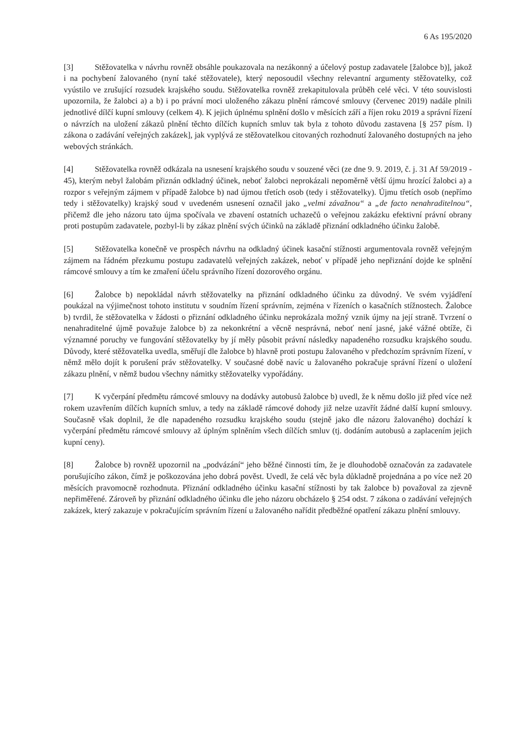6 As 195/2020
[3] Stěžovatelka v návrhu rovněž obsáhle poukazovala na nezákonný a účelový postup zadavatele [žalobce b)], jakož i na pochybení žalovaného (nyní také stěžovatele), který neposoudil všechny relevantní argumenty stěžovatelky, což vyústilo ve zrušující rozsudek krajského soudu. Stěžovatelka rovněž zrekapitulovala průběh celé věci. V této souvislosti upozornila, že žalobci a) a b) i po právní moci uloženého zákazu plnění rámcové smlouvy (červenec 2019) nadále plnili jednotlivé dílčí kupní smlouvy (celkem 4). K jejich úplnému splnění došlo v měsících září a říjen roku 2019 a správní řízení o návrzích na uložení zákazů plnění těchto dílčích kupních smluv tak byla z tohoto důvodu zastavena [§ 257 písm. l) zákona o zadávání veřejných zakázek], jak vyplývá ze stěžovatelkou citovaných rozhodnutí žalovaného dostupných na jeho webových stránkách.
[4] Stěžovatelka rovněž odkázala na usnesení krajského soudu v souzené věci (ze dne 9. 9. 2019, č. j. 31 Af 59/2019 - 45), kterým nebyl žalobám přiznán odkladný účinek, neboť žalobci neprokázali nepoměrně větší újmu hrozící žalobci a) a rozpor s veřejným zájmem v případě žalobce b) nad újmou třetích osob (tedy i stěžovatelky). Újmu třetích osob (nepřímo tedy i stěžovatelky) krajský soud v uvedeném usnesení označil jako „velmi závažnou“ a „de facto nenahraditelnou“, přičemž dle jeho názoru tato újma spočívala ve zbavení ostatních uchazečů o veřejnou zakázku efektivní právní obrany proti postupům zadavatele, pozbyl-li by zákaz plnění svých účinků na základě přiznání odkladného účinku žalobě.
[5] Stěžovatelka konečně ve prospěch návrhu na odkladný účinek kasační stížnosti argumentovala rovněž veřejným zájmem na řádném přezkumu postupu zadavatelů veřejných zakázek, neboť v případě jeho nepřiznání dojde ke splnění rámcové smlouvy a tím ke zmaření účelu správního řízení dozorového orgánu.
[6] Žalobce b) nepokládal návrh stěžovatelky na přiznání odkladného účinku za důvodný. Ve svém vyjádření poukázal na výjimečnost tohoto institutu v soudním řízení správním, zejména v řízeních o kasačních stížnostech. Žalobce b) tvrdil, že stěžovatelka v žádosti o přiznání odkladného účinku neprokázala možný vznik újmy na její straně. Tvrzení o nenahraditelné újmě považuje žalobce b) za nekonkrétní a věcně nesprávná, neboť není jasné, jaké vážné obtíže, či významné poruchy ve fungování stěžovatelky by jí měly působit právní následky napadeného rozsudku krajského soudu. Důvody, které stěžovatelka uvedla, směřují dle žalobce b) hlavně proti postupu žalovaného v předchozím správním řízení, v němž mělo dojít k porušení práv stěžovatelky. V současné době navíc u žalovaného pokračuje správní řízení o uložení zákazu plnění, v němž budou všechny námitky stěžovatelky vypořádány.
[7] K vyčerpání předmětu rámcové smlouvy na dodávky autobusů žalobce b) uvedl, že k němu došlo již před více než rokem uzavřením dílčích kupních smluv, a tedy na základě rámcové dohody již nelze uzavřít žádné další kupní smlouvy. Současně však doplnil, že dle napadeného rozsudku krajského soudu (stejně jako dle názoru žalovaného) dochází k vyčerpání předmětu rámcové smlouvy až úplným splněním všech dílčích smluv (tj. dodáním autobusů a zaplacením jejich kupní ceny).
[8] Žalobce b) rovněž upozornil na „podvázání“ jeho běžné činnosti tím, že je dlouhodobě označován za zadavatele porušujícího zákon, čímž je poškozována jeho dobrá pověst. Uvedl, že celá věc byla důkladně projednána a po více než 20 měsících pravomocně rozhodnuta. Přiznání odkladného účinku kasační stížnosti by tak žalobce b) považoval za zjevně nepřiměřené. Zároveň by přiznání odkladného účinku dle jeho názoru obcházelo § 254 odst. 7 zákona o zadávání veřejných zakázek, který zakazuje v pokračujícím správním řízení u žalovaného nařídit předběžné opatření zákazu plnění smlouvy.